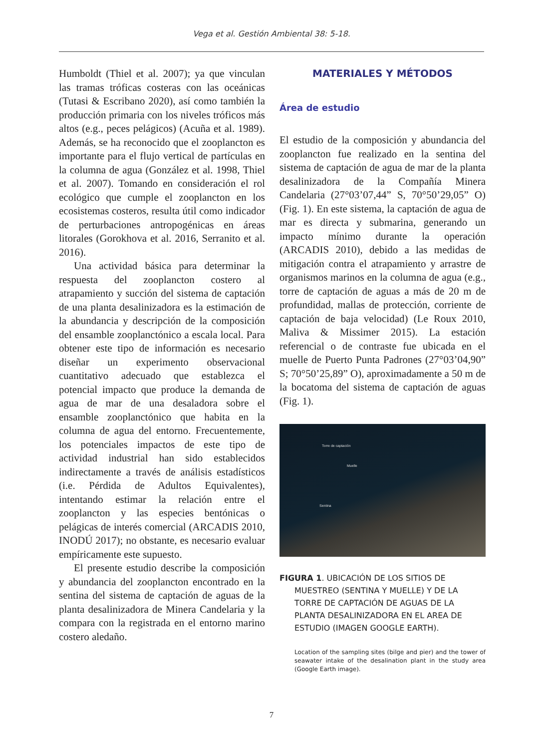Vega et al. Gestión Ambiental 38: 5-18.
Humboldt (Thiel et al. 2007); ya que vinculan las tramas tróficas costeras con las oceánicas (Tutasi & Escribano 2020), así como también la producción primaria con los niveles tróficos más altos (e.g., peces pelágicos) (Acuña et al. 1989). Además, se ha reconocido que el zooplancton es importante para el flujo vertical de partículas en la columna de agua (González et al. 1998, Thiel et al. 2007). Tomando en consideración el rol ecológico que cumple el zooplancton en los ecosistemas costeros, resulta útil como indicador de perturbaciones antropogénicas en áreas litorales (Gorokhova et al. 2016, Serranito et al. 2016).
Una actividad básica para determinar la respuesta del zooplancton costero al atrapamiento y succión del sistema de captación de una planta desalinizadora es la estimación de la abundancia y descripción de la composición del ensamble zooplanctónico a escala local. Para obtener este tipo de información es necesario diseñar un experimento observacional cuantitativo adecuado que establezca el potencial impacto que produce la demanda de agua de mar de una desaladora sobre el ensamble zooplanctónico que habita en la columna de agua del entorno. Frecuentemente, los potenciales impactos de este tipo de actividad industrial han sido establecidos indirectamente a través de análisis estadísticos (i.e. Pérdida de Adultos Equivalentes), intentando estimar la relación entre el zooplancton y las especies bentónicas o pelágicas de interés comercial (ARCADIS 2010, INODÚ 2017); no obstante, es necesario evaluar empíricamente este supuesto.
El presente estudio describe la composición y abundancia del zooplancton encontrado en la sentina del sistema de captación de aguas de la planta desalinizadora de Minera Candelaria y la compara con la registrada en el entorno marino costero aledaño.
MATERIALES Y MÉTODOS
Área de estudio
El estudio de la composición y abundancia del zooplancton fue realizado en la sentina del sistema de captación de agua de mar de la planta desalinizadora de la Compañía Minera Candelaria (27°03’07,44” S, 70°50’29,05” O) (Fig. 1). En este sistema, la captación de agua de mar es directa y submarina, generando un impacto mínimo durante la operación (ARCADIS 2010), debido a las medidas de mitigación contra el atrapamiento y arrastre de organismos marinos en la columna de agua (e.g., torre de captación de aguas a más de 20 m de profundidad, mallas de protección, corriente de captación de baja velocidad) (Le Roux 2010, Maliva & Missimer 2015). La estación referencial o de contraste fue ubicada en el muelle de Puerto Punta Padrones (27°03’04,90” S; 70°50’25,89” O), aproximadamente a 50 m de la bocatoma del sistema de captación de aguas (Fig. 1).
Torre de captación
Muelle
Sentina
FIGURA 1. UBICACIÓN DE LOS SITIOS DE MUESTREO (SENTINA Y MUELLE) Y DE LA TORRE DE CAPTACIÓN DE AGUAS DE LA PLANTA DESALINIZADORA EN EL AREA DE ESTUDIO (IMAGEN GOOGLE EARTH).
Location of the sampling sites (bilge and pier) and the tower of seawater intake of the desalination plant in the study area (Google Earth image).
7